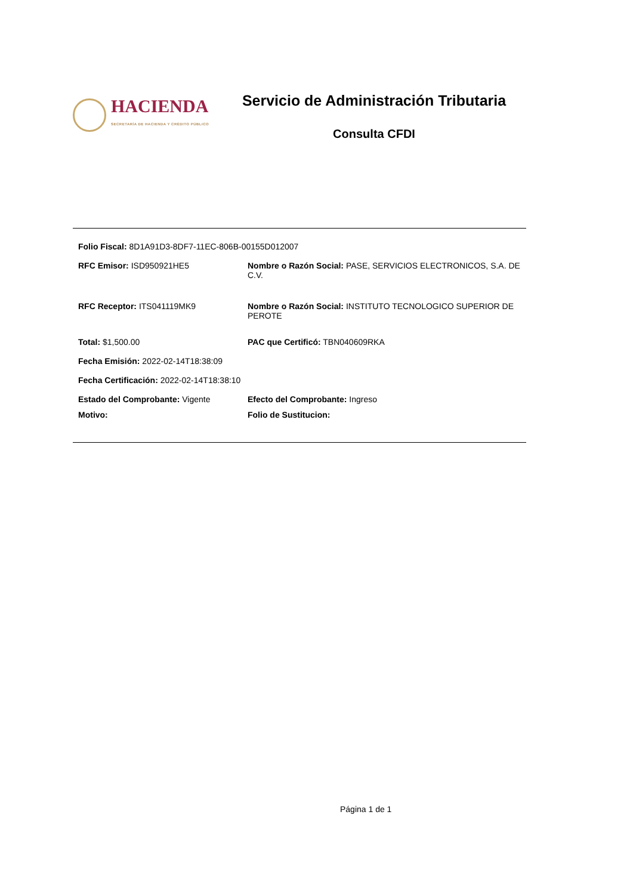HACIENDA
SECRETARÍA DE HACIENDA Y CRÉDITO PÚBLICO
Servicio de Administración Tributaria
Consulta CFDI
Folio Fiscal: 8D1A91D3-8DF7-11EC-806B-00155D012007
RFC Emisor: ISD950921HE5 Nombre o Razón Social: PASE, SERVICIOS ELECTRONICOS, S.A. DE C.V.
RFC Receptor: ITS041119MK9 Nombre o Razón Social: INSTITUTO TECNOLOGICO SUPERIOR DE PEROTE
Total: $1,500.00 PAC que Certificó: TBN040609RKA
Fecha Emisión: 2022-02-14T18:38:09
Fecha Certificación: 2022-02-14T18:38:10
Estado del Comprobante: Vigente Efecto del Comprobante: Ingreso
Motivo: Folio de Sustitucion:
Página 1 de 1